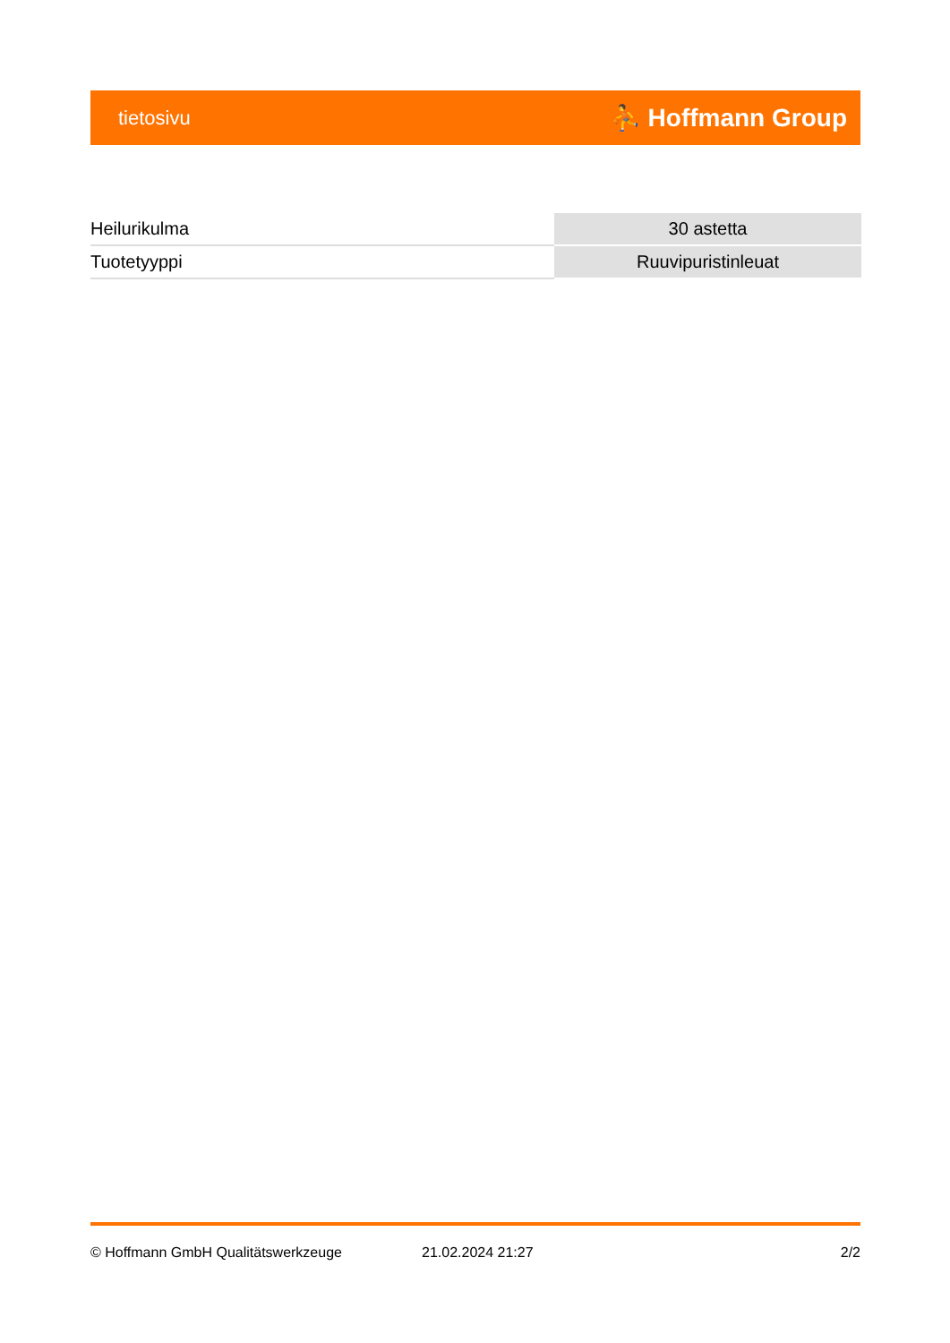tietosivu ⛹ Hoffmann Group
| Heilurikulma | 30 astetta |
| Tuotetyyppi | Ruuvipuristinleuat |
© Hoffmann GmbH Qualitätswerkzeuge 21.02.2024 21:27 2/2